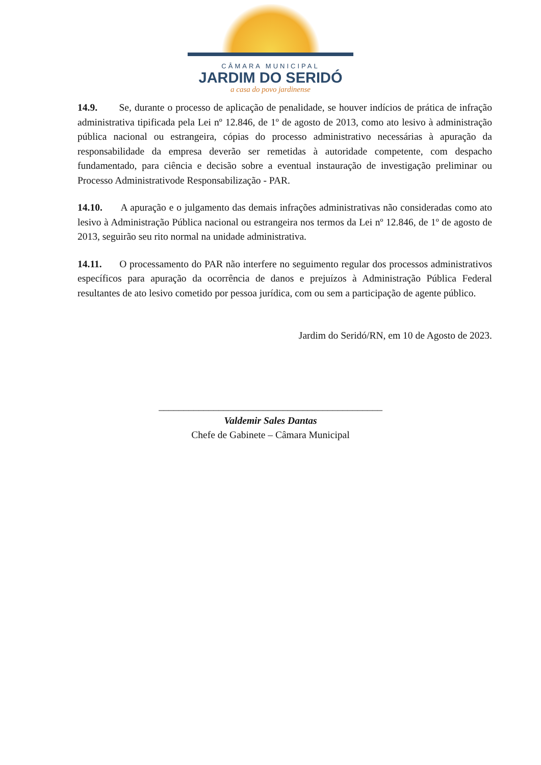CÂMARA MUNICIPAL
JARDIM DO SERIDÓ
a casa do povo jardinense
14.9. Se, durante o processo de aplicação de penalidade, se houver indícios de prática de infração administrativa tipificada pela Lei nº 12.846, de 1º de agosto de 2013, como ato lesivo à administração pública nacional ou estrangeira, cópias do processo administrativo necessárias à apuração da responsabilidade da empresa deverão ser remetidas à autoridade competente, com despacho fundamentado, para ciência e decisão sobre a eventual instauração de investigação preliminar ou Processo Administrativode Responsabilização - PAR.
14.10. A apuração e o julgamento das demais infrações administrativas não consideradas como ato lesivo à Administração Pública nacional ou estrangeira nos termos da Lei nº 12.846, de 1º de agosto de 2013, seguirão seu rito normal na unidade administrativa.
14.11. O processamento do PAR não interfere no seguimento regular dos processos administrativos específicos para apuração da ocorrência de danos e prejuízos à Administração Pública Federal resultantes de ato lesivo cometido por pessoa jurídica, com ou sem a participação de agente público.
Jardim do Seridó/RN, em 10 de Agosto de 2023.
_____________________________________________
Valdemir Sales Dantas
Chefe de Gabinete – Câmara Municipal